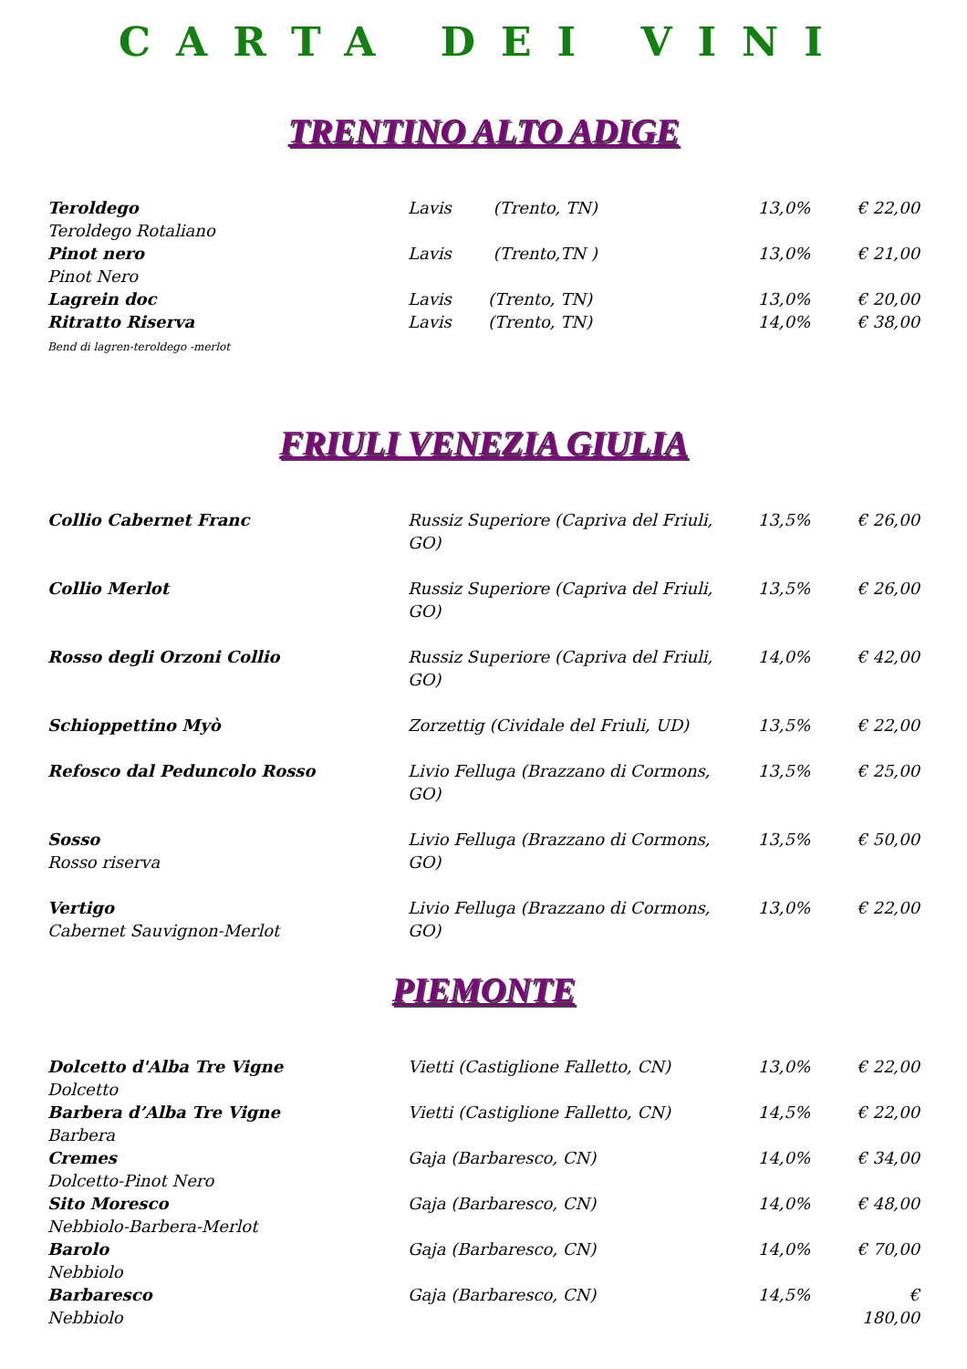CARTA DEI VINI
TRENTINO ALTO ADIGE
| Teroldego Teroldego Rotaliano | Lavis (Trento, TN) | 13,0% | € 22,00 |
| Pinot nero Pinot Nero | Lavis (Trento,TN ) | 13,0% | € 21,00 |
| Lagrein doc | Lavis (Trento, TN) | 13,0% | € 20,00 |
| Ritratto Riserva Bend di lagren-teroldego -merlot | Lavis (Trento, TN) | 14,0% | € 38,00 |
FRIULI VENEZIA GIULIA
| Collio Cabernet Franc | Russiz Superiore (Capriva del Friuli, GO) | 13,5% | € 26,00 |
| Collio Merlot | Russiz Superiore (Capriva del Friuli, GO) | 13,5% | € 26,00 |
| Rosso degli Orzoni Collio | Russiz Superiore (Capriva del Friuli, GO) | 14,0% | € 42,00 |
| Schioppettino Myò | Zorzettig (Cividale del Friuli, UD) | 13,5% | € 22,00 |
| Refosco dal Peduncolo Rosso | Livio Felluga (Brazzano di Cormons, GO) | 13,5% | € 25,00 |
| Sosso Rosso riserva | Livio Felluga (Brazzano di Cormons, GO) | 13,5% | € 50,00 |
| Vertigo Cabernet Sauvignon-Merlot | Livio Felluga (Brazzano di Cormons, GO) | 13,0% | € 22,00 |
PIEMONTE
| Dolcetto d'Alba Tre Vigne Dolcetto | Vietti (Castiglione Falletto, CN) | 13,0% | € 22,00 |
| Barbera d’Alba Tre Vigne Barbera | Vietti (Castiglione Falletto, CN) | 14,5% | € 22,00 |
| Cremes Dolcetto-Pinot Nero | Gaja (Barbaresco, CN) | 14,0% | € 34,00 |
| Sito Moresco Nebbiolo-Barbera-Merlot | Gaja (Barbaresco, CN) | 14,0% | € 48,00 |
| Barolo Nebbiolo | Gaja (Barbaresco, CN) | 14,0% | € 70,00 |
| Barbaresco Nebbiolo | Gaja (Barbaresco, CN) | 14,5% | € 180,00 |